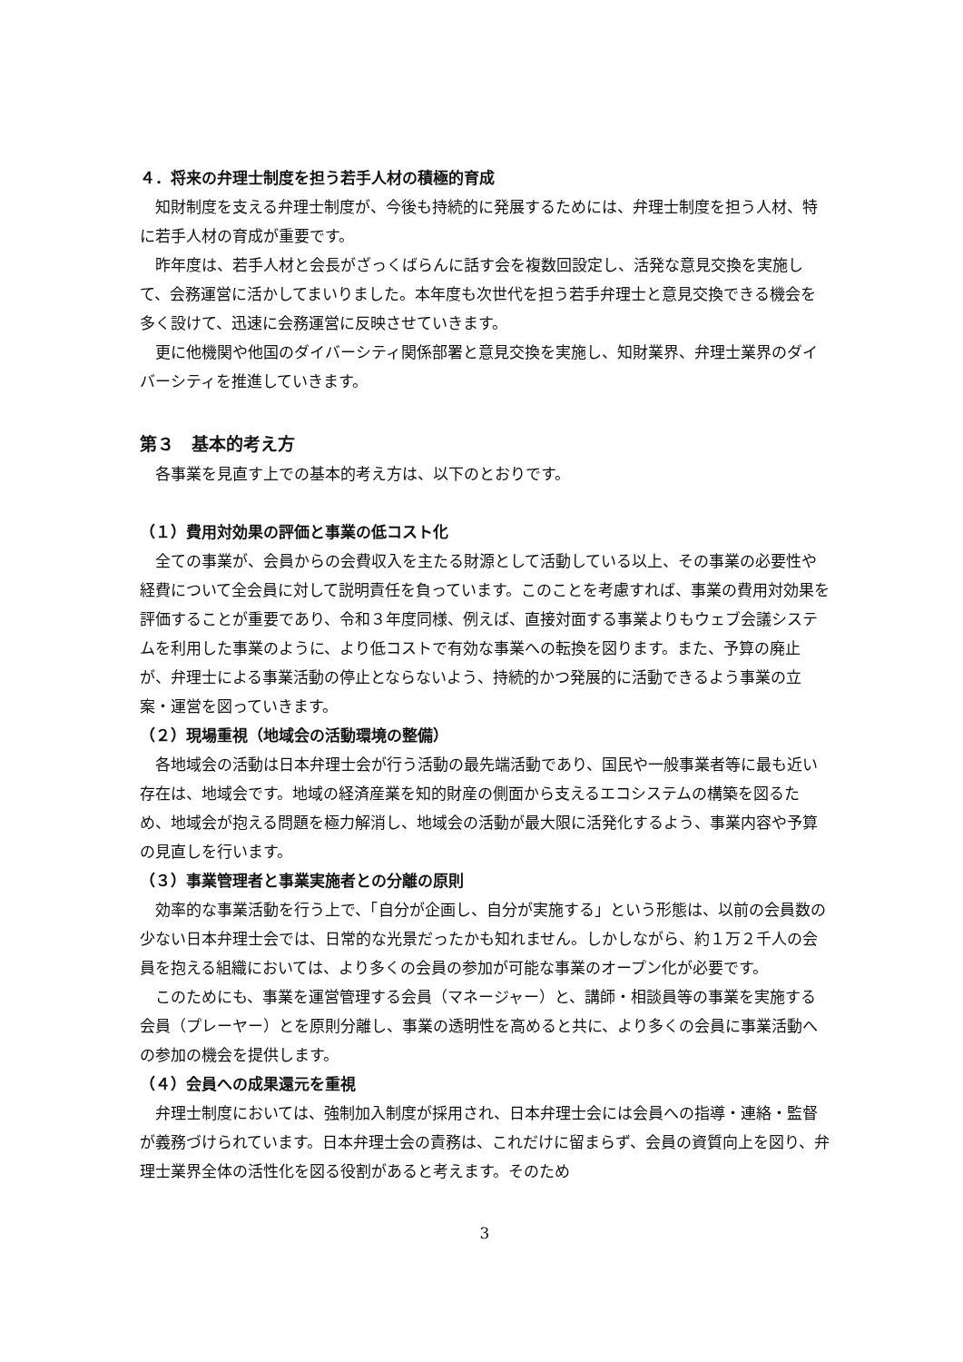４．将来の弁理士制度を担う若手人材の積極的育成
知財制度を支える弁理士制度が、今後も持続的に発展するためには、弁理士制度を担う人材、特に若手人材の育成が重要です。
昨年度は、若手人材と会長がざっくばらんに話す会を複数回設定し、活発な意見交換を実施して、会務運営に活かしてまいりました。本年度も次世代を担う若手弁理士と意見交換できる機会を多く設けて、迅速に会務運営に反映させていきます。
更に他機関や他国のダイバーシティ関係部署と意見交換を実施し、知財業界、弁理士業界のダイバーシティを推進していきます。
第３　基本的考え方
各事業を見直す上での基本的考え方は、以下のとおりです。
（１）費用対効果の評価と事業の低コスト化
全ての事業が、会員からの会費収入を主たる財源として活動している以上、その事業の必要性や経費について全会員に対して説明責任を負っています。このことを考慮すれば、事業の費用対効果を評価することが重要であり、令和３年度同様、例えば、直接対面する事業よりもウェブ会議システムを利用した事業のように、より低コストで有効な事業への転換を図ります。また、予算の廃止が、弁理士による事業活動の停止とならないよう、持続的かつ発展的に活動できるよう事業の立案・運営を図っていきます。
（２）現場重視（地域会の活動環境の整備）
各地域会の活動は日本弁理士会が行う活動の最先端活動であり、国民や一般事業者等に最も近い存在は、地域会です。地域の経済産業を知的財産の側面から支えるエコシステムの構築を図るため、地域会が抱える問題を極力解消し、地域会の活動が最大限に活発化するよう、事業内容や予算の見直しを行います。
（３）事業管理者と事業実施者との分離の原則
効率的な事業活動を行う上で、「自分が企画し、自分が実施する」という形態は、以前の会員数の少ない日本弁理士会では、日常的な光景だったかも知れません。しかしながら、約１万２千人の会員を抱える組織においては、より多くの会員の参加が可能な事業のオープン化が必要です。
このためにも、事業を運営管理する会員（マネージャー）と、講師・相談員等の事業を実施する会員（プレーヤー）とを原則分離し、事業の透明性を高めると共に、より多くの会員に事業活動への参加の機会を提供します。
（４）会員への成果還元を重視
弁理士制度においては、強制加入制度が採用され、日本弁理士会には会員への指導・連絡・監督が義務づけられています。日本弁理士会の責務は、これだけに留まらず、会員の資質向上を図り、弁理士業界全体の活性化を図る役割があると考えます。そのため
3